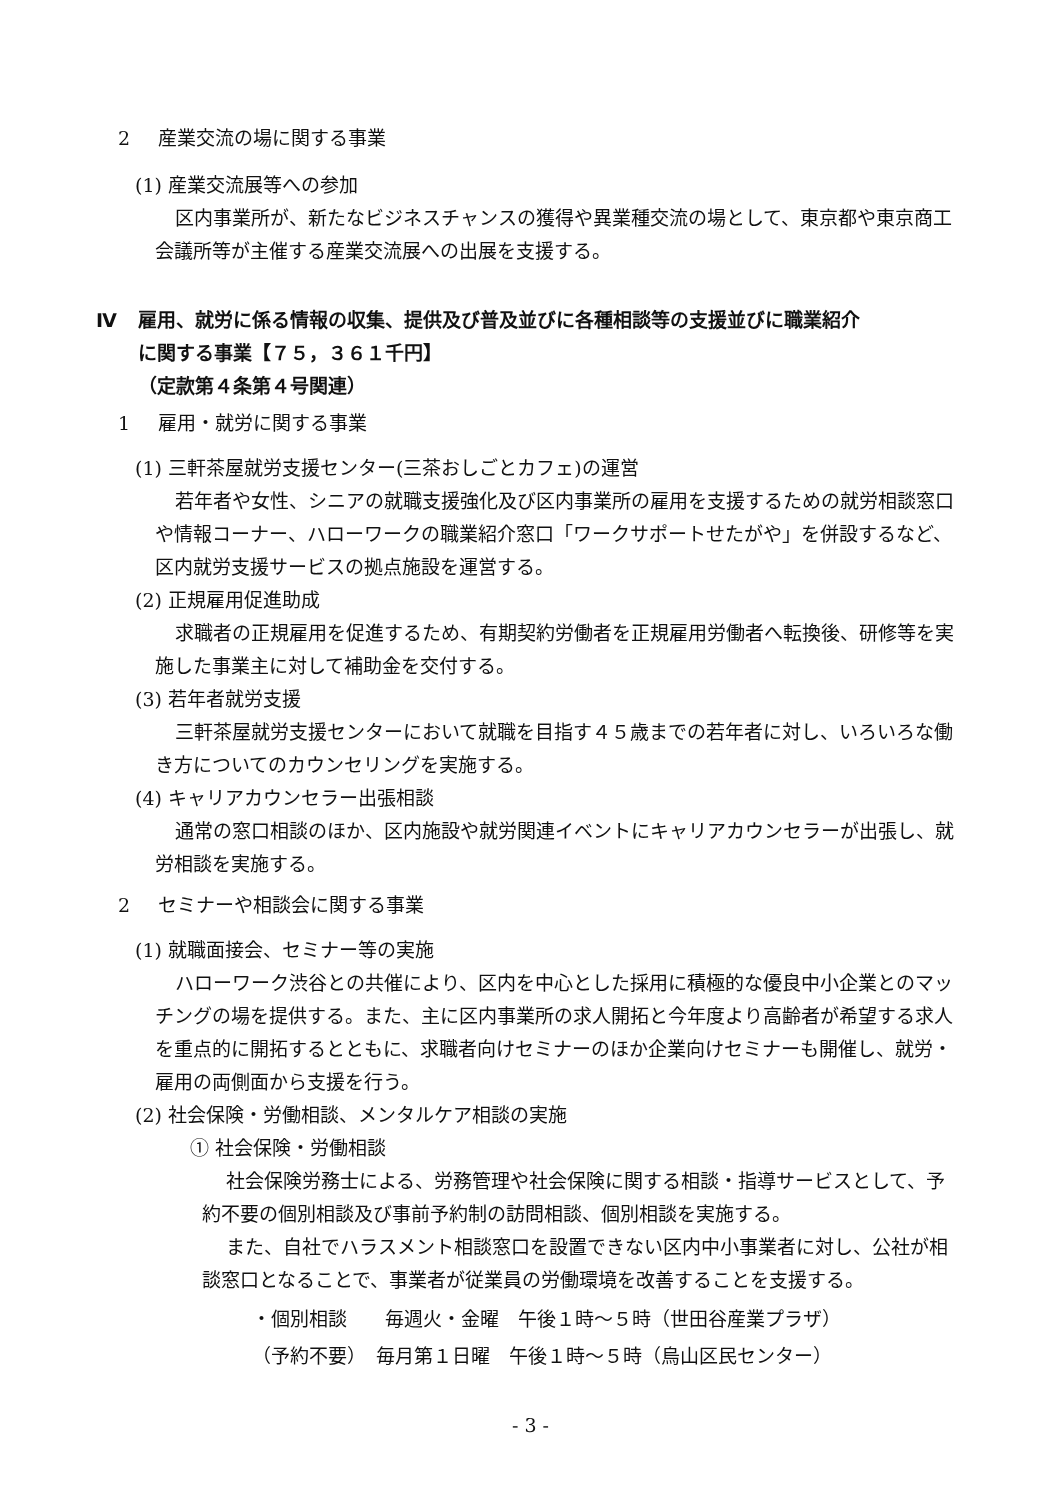2 産業交流の場に関する事業
(1) 産業交流展等への参加
区内事業所が、新たなビジネスチャンスの獲得や異業種交流の場として、東京都や東京商工会議所等が主催する産業交流展への出展を支援する。
Ⅳ 雇用、就労に係る情報の収集、提供及び普及並びに各種相談等の支援並びに職業紹介
に関する事業【７５，３６１千円】
（定款第４条第４号関連）
1 雇用・就労に関する事業
(1) 三軒茶屋就労支援センター(三茶おしごとカフェ)の運営
若年者や女性、シニアの就職支援強化及び区内事業所の雇用を支援するための就労相談窓口や情報コーナー、ハローワークの職業紹介窓口「ワークサポートせたがや」を併設するなど、区内就労支援サービスの拠点施設を運営する。
(2) 正規雇用促進助成
求職者の正規雇用を促進するため、有期契約労働者を正規雇用労働者へ転換後、研修等を実施した事業主に対して補助金を交付する。
(3) 若年者就労支援
三軒茶屋就労支援センターにおいて就職を目指す４５歳までの若年者に対し、いろいろな働き方についてのカウンセリングを実施する。
(4) キャリアカウンセラー出張相談
通常の窓口相談のほか、区内施設や就労関連イベントにキャリアカウンセラーが出張し、就労相談を実施する。
2 セミナーや相談会に関する事業
(1) 就職面接会、セミナー等の実施
ハローワーク渋谷との共催により、区内を中心とした採用に積極的な優良中小企業とのマッチングの場を提供する。また、主に区内事業所の求人開拓と今年度より高齢者が希望する求人を重点的に開拓するとともに、求職者向けセミナーのほか企業向けセミナーも開催し、就労・雇用の両側面から支援を行う。
(2) 社会保険・労働相談、メンタルケア相談の実施
① 社会保険・労働相談
社会保険労務士による、労務管理や社会保険に関する相談・指導サービスとして、予約不要の個別相談及び事前予約制の訪問相談、個別相談を実施する。
また、自社でハラスメント相談窓口を設置できない区内中小事業者に対し、公社が相談窓口となることで、事業者が従業員の労働環境を改善することを支援する。
・個別相談　　毎週火・金曜　午後１時～５時（世田谷産業プラザ）
（予約不要）　毎月第１日曜　午後１時～５時（烏山区民センター）
- 3 -